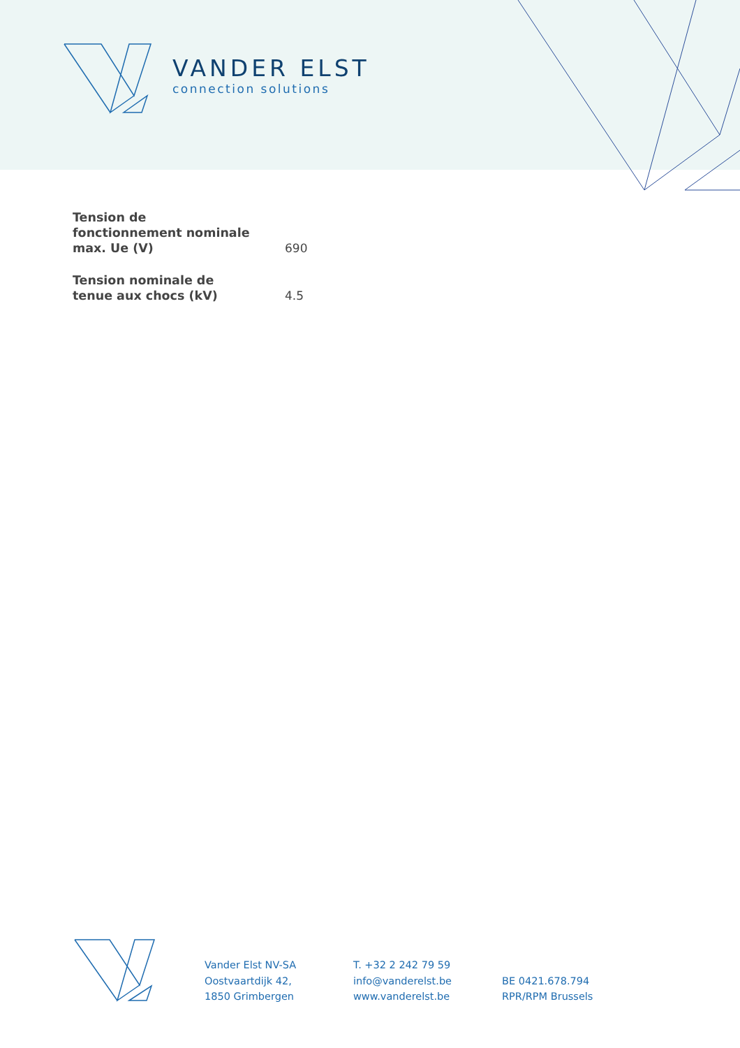VANDER ELST
connection solutions
| Tension de fonctionnement nominale max. Ue (V) | 690 |
| Tension nominale de tenue aux chocs (kV) | 4.5 |
Vander Elst NV-SA
Oostvaartdijk 42,
1850 Grimbergen
T. +32 2 242 79 59
info@vanderelst.be
www.vanderelst.be
BE 0421.678.794
RPR/RPM Brussels